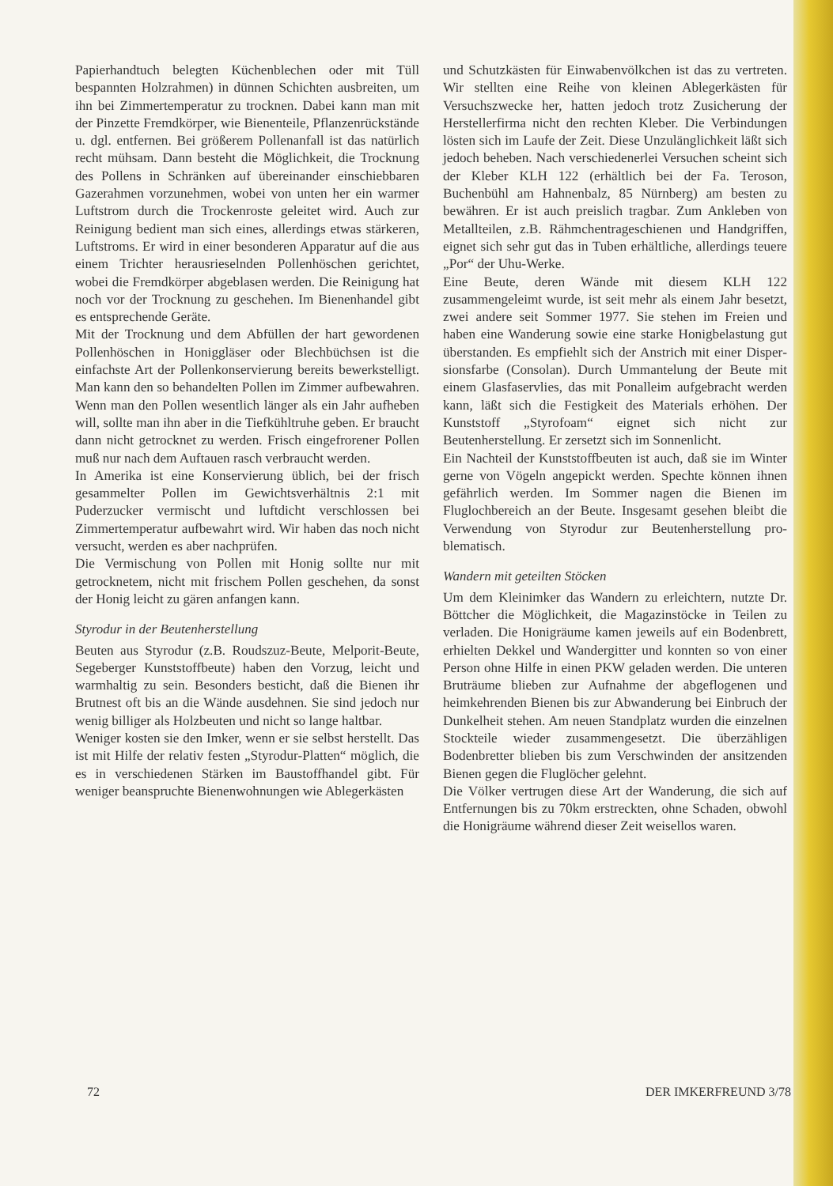Papierhandtuch belegten Küchenblechen oder mit Tüll bespannten Holzrahmen) in dünnen Schichten ausbreiten, um ihn bei Zimmertempe­ratur zu trocknen. Dabei kann man mit der Pin­zette Fremdkörper, wie Bienenteile, Pflanzen­rückstände u. dgl. entfernen. Bei größerem Pol­lenanfall ist das natürlich recht mühsam. Dann be­steht die Möglichkeit, die Trocknung des Pollens in Schränken auf übereinander einschiebbaren Gazerahmen vorzunehmen, wobei von unten her ein warmer Luftstrom durch die Trockenroste ge­leitet wird. Auch zur Reinigung bedient man sich eines, allerdings etwas stärkeren, Luftstroms. Er wird in einer besonderen Apparatur auf die aus einem Trichter herausrieselnden Pollenhöschen gerichtet, wobei die Fremdkörper abgeblasen werden. Die Reinigung hat noch vor der Trock­nung zu geschehen. Im Bienenhandel gibt es ent­sprechende Geräte.
Mit der Trocknung und dem Abfüllen der hart gewordenen Pollenhöschen in Honiggläser oder Blechbüchsen ist die einfachste Art der Pollen­konservierung bereits bewerkstelligt. Man kann den so behandelten Pollen im Zimmer aufbewah­ren. Wenn man den Pollen wesentlich länger als ein Jahr aufheben will, sollte man ihn aber in die Tiefkühltruhe geben. Er braucht dann nicht ge­trocknet zu werden. Frisch eingefrorener Pollen muß nur nach dem Auftauen rasch verbraucht werden.
In Amerika ist eine Konservierung üblich, bei der frisch gesammelter Pollen im Gewichtsverhältnis 2:1 mit Puderzucker vermischt und luftdicht verschlossen bei Zimmertemperatur aufbewahrt wird. Wir haben das noch nicht versucht, werden es aber nachprüfen.
Die Vermischung von Pollen mit Honig sollte nur mit getrocknetem, nicht mit frischem Pollen ge­schehen, da sonst der Honig leicht zu gären anfan­gen kann.
Styrodur in der Beutenherstellung
Beuten aus Styrodur (z.B. Roudszuz-Beute, Mel­porit-Beute, Segeberger Kunststoffbeute) haben den Vorzug, leicht und warmhaltig zu sein. Be­sonders besticht, daß die Bienen ihr Brutnest oft bis an die Wände ausdehnen. Sie sind jedoch nur wenig billiger als Holzbeuten und nicht so lange haltbar.
Weniger kosten sie den Imker, wenn er sie selbst herstellt. Das ist mit Hilfe der relativ festen „Sty­rodur-Platten“ möglich, die es in verschiedenen Stärken im Baustoffhandel gibt. Für weniger be­anspruchte Bienenwohnungen wie Ablegerkästen
und Schutzkästen für Einwabenvölkchen ist das zu vertreten. Wir stellten eine Reihe von kleinen Ab­legerkästen für Versuchszwecke her, hatten je­doch trotz Zusicherung der Herstellerfirma nicht den rechten Kleber. Die Verbindungen lösten sich im Laufe der Zeit. Diese Unzulänglichkeit läßt sich jedoch beheben. Nach verschiedenerlei Ver­suchen scheint sich der Kleber KLH 122 (erhält­lich bei der Fa. Teroson, Buchenbühl am Hah­nenbalz, 85 Nürnberg) am besten zu bewähren. Er ist auch preislich tragbar. Zum Ankleben von Metallteilen, z.B. Rähmchentrageschienen und Handgriffen, eignet sich sehr gut das in Tuben erhältliche, allerdings teuere „Por“ der Uhu­-Werke.
Eine Beute, deren Wände mit diesem KLH 122 zusammengeleimt wurde, ist seit mehr als einem Jahr besetzt, zwei andere seit Sommer 1977. Sie stehen im Freien und haben eine Wanderung so­wie eine starke Honigbelastung gut überstanden. Es empfiehlt sich der Anstrich mit einer Disper­sionsfarbe (Consolan). Durch Ummantelung der Beute mit einem Glasfaservlies, das mit Ponalleim aufgebracht werden kann, läßt sich die Festigkeit des Materials erhöhen. Der Kunststoff „Styro­foam“ eignet sich nicht zur Beutenherstellung. Er zersetzt sich im Sonnenlicht.
Ein Nachteil der Kunststoffbeuten ist auch, daß sie im Winter gerne von Vögeln angepickt werden. Spechte können ihnen gefährlich werden. Im Sommer nagen die Bienen im Fluglochbereich an der Beute. Insgesamt gesehen bleibt die Verwen­dung von Styrodur zur Beutenherstellung pro­blematisch.
Wandern mit geteilten Stöcken
Um dem Kleinimker das Wandern zu erleichtern, nutzte Dr. Böttcher die Möglichkeit, die Magazin­stöcke in Teilen zu verladen. Die Honigräume kamen jeweils auf ein Bodenbrett, erhielten Dek­kel und Wandergitter und konnten so von einer Person ohne Hilfe in einen PKW geladen werden. Die unteren Bruträume blieben zur Aufnahme der abgeflogenen und heimkehrenden Bienen bis zur Abwanderung bei Einbruch der Dunkelheit stehen. Am neuen Standplatz wurden die einzel­nen Stockteile wieder zusammengesetzt. Die überzähligen Bodenbretter blieben bis zum Ver­schwinden der ansitzenden Bienen gegen die Fluglöcher gelehnt.
Die Völker vertrugen diese Art der Wanderung, die sich auf Entfernungen bis zu 70km erstreck­ten, ohne Schaden, obwohl die Honigräume wäh­rend dieser Zeit weisellos waren.
72 DER IMKERFREUND 3/78